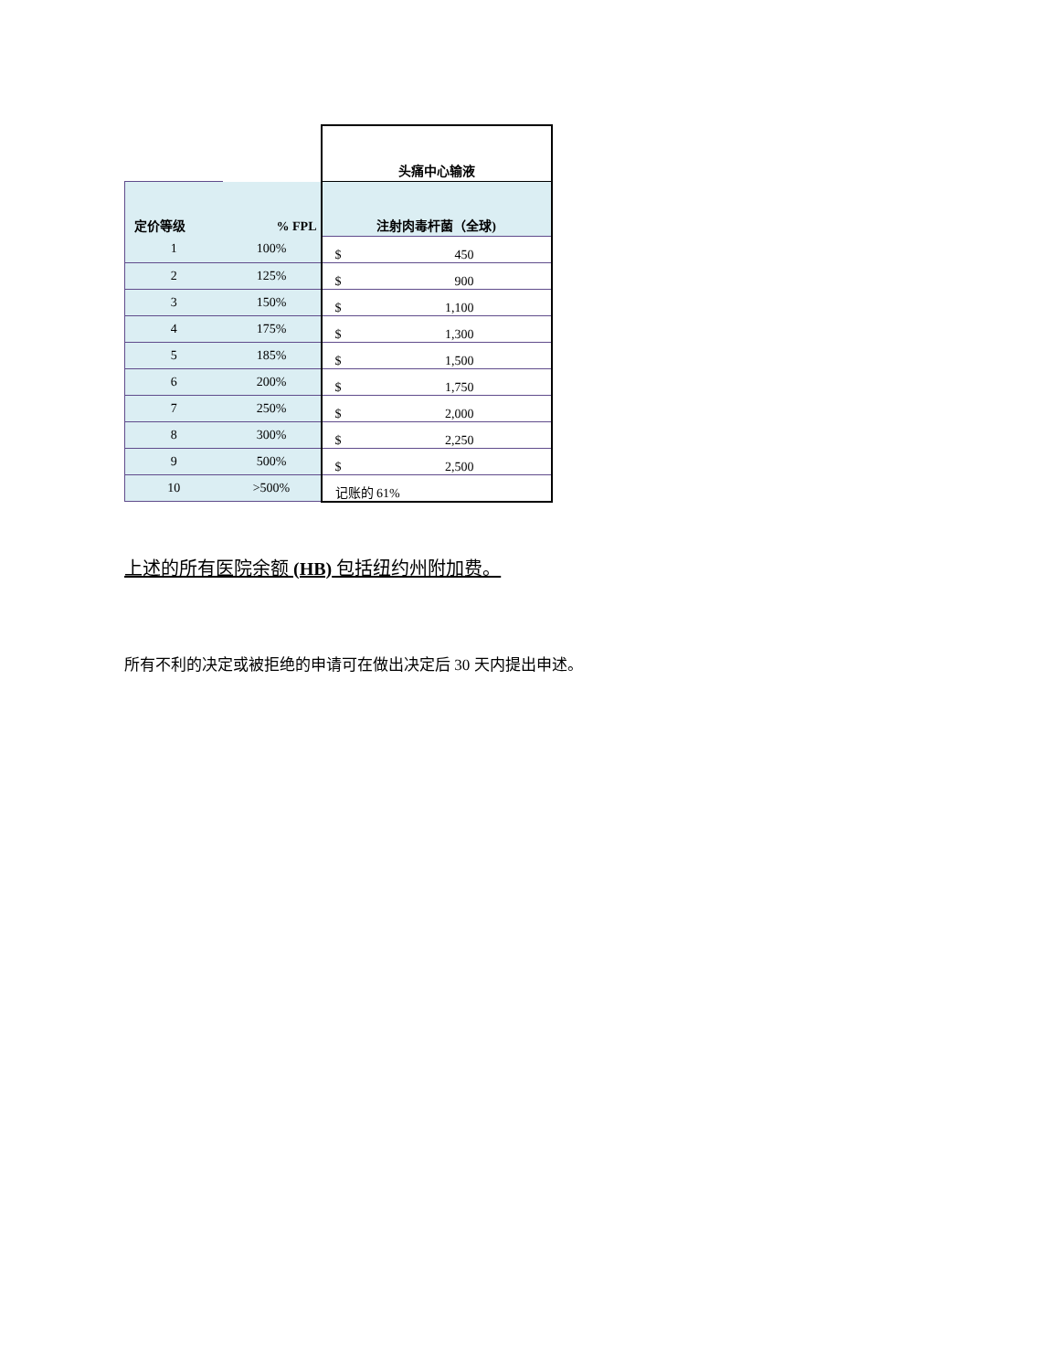| | | 头痛中心输液 |
| 定价等级 | % FPL | 注射肉毒杆菌（全球) |
| 1 | 100% | $ 450 |
| 2 | 125% | $ 900 |
| 3 | 150% | $ 1,100 |
| 4 | 175% | $ 1,300 |
| 5 | 185% | $ 1,500 |
| 6 | 200% | $ 1,750 |
| 7 | 250% | $ 2,000 |
| 8 | 300% | $ 2,250 |
| 9 | 500% | $ 2,500 |
| 10 | >500% | 记账的 61% |
上述的所有医院余额 (HB) 包括纽约州附加费。
所有不利的决定或被拒绝的申请可在做出决定后 30 天内提出申述。